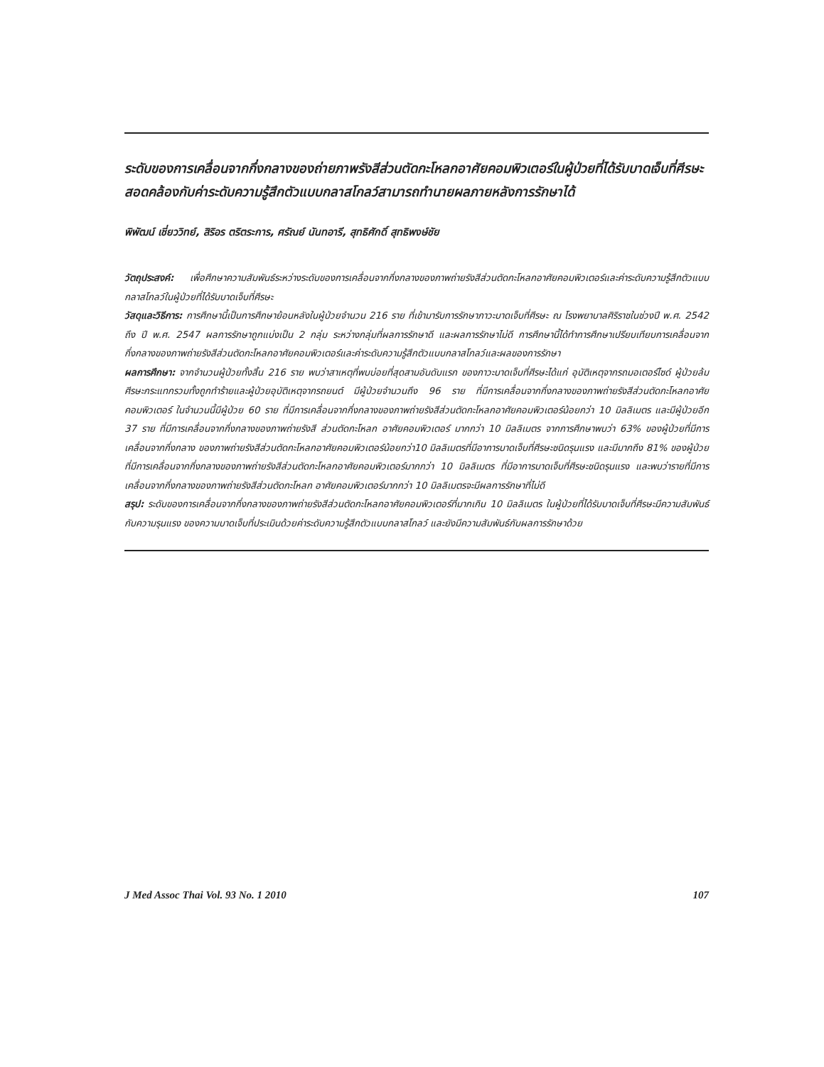ระดับของการเคลื่อนจากกึ่งกลางของถ่ายภาพรังสีส่วนตัดกะโหลกอาศัยคอมพิวเตอร์ในผู้ป่วยที่ได้รับบาดเจ็บที่ศีรษะ สอดคล้องกับค่าระดับความรู้สึกตัวแบบกลาสโกลว์สามารถทำนายผลภายหลังการรักษาได้
พิพัฒน์ เชี่ยววิทย์, สิริอร ตริตระการ, ศรัณย์ นันทอารี, สุทธิศักดิ์ สุทธิพงษ์ชัย
วัตถุประสงค์: เพื่อศึกษาความสัมพันธ์ระหว่างระดับของการเคลื่อนจากกึ่งกลางของภาพถ่ายรังสีส่วนตัดกะโหลกอาศัยคอมพิวเตอร์และค่าระดับความรู้สึกตัวแบบ กลาสโกลว์ในผู้ป่วยที่ได้รับบาดเจ็บที่ศีรษะ
วัสดุและวิธีการ: การศึกษานี้เป็นการศึกษาย้อนหลังในผู้ป่วยจำนวน 216 ราย ที่เข้ามารับการรักษาภาวะบาดเจ็บที่ศีรษะ ณ โรงพยาบาลศิริราชในช่วงปี พ.ศ. 2542 ถึง ปี พ.ศ. 2547 ผลการรักษาถูกแบ่งเป็น 2 กลุ่ม ระหว่างกลุ่มที่ผลการรักษาดี และผลการรักษาไม่ดี การศึกษานี้ได้ทำการศึกษาเปรียบเทียบการเคลื่อนจากกึ่งกลางของภาพถ่ายรังสีส่วนตัดกะโหลกอาศัยคอมพิวเตอร์และค่าระดับความรู้สึกตัวแบบกลาสโกลว์และผลของการรักษา
ผลการศึกษา: จากจำนวนผู้ป่วยทั้งสิ้น 216 ราย พบว่าสาเหตุที่พบบ่อยที่สุดสามอันดับแรก ของภาวะบาดเจ็บที่ศีรษะได้แก่ อุบัติเหตุจากรถมอเตอร์ไซด์ ผู้ป่วยล้มศีรษะกระแทกรวมทั้งถูกทำร้ายและผู้ป่วยอุบัติเหตุจากรถยนต์ มีผู้ป่วยจำนวนถึง 96 ราย ที่มีการเคลื่อนจากกึ่งกลางของภาพถ่ายรังสีส่วนตัดกะโหลกอาศัยคอมพิวเตอร์ ในจำนวนนี้มีผู้ป่วย 60 ราย ที่มีการเคลื่อนจากกึ่งกลางของภาพถ่ายรังสีส่วนตัดกะโหลกอาศัยคอมพิวเตอร์น้อยกว่า 10 มิลลิเมตร และมีผู้ป่วยอีก 37 ราย ที่มีการเคลื่อนจากกึ่งกลางของภาพถ่ายรังสี ส่วนตัดกะโหลก อาศัยคอมพิวเตอร์ มากกว่า 10 มิลลิเมตร จากการศึกษาพบว่า 63% ของผู้ป่วยที่มีการเคลื่อนจากกึ่งกลาง ของภาพถ่ายรังสีส่วนตัดกะโหลกอาศัยคอมพิวเตอร์น้อยกว่า10 มิลลิเมตรที่มีอาการบาดเจ็บที่ศีรษะชนิดรุนแรง และมีมากถึง 81% ของผู้ป่วยที่มีการเคลื่อนจากกึ่งกลางของภาพถ่ายรังสีส่วนตัดกะโหลกอาศัยคอมพิวเตอร์มากกว่า 10 มิลลิเมตร ที่มีอาการบาดเจ็บที่ศีรษะชนิดรุนแรง และพบว่ารายที่มีการเคลื่อนจากกึ่งกลางของภาพถ่ายรังสีส่วนตัดกะโหลก อาศัยคอมพิวเตอร์มากกว่า 10 มิลลิเมตรจะมีผลการรักษาที่ไม่ดี
สรุป: ระดับของการเคลื่อนจากกึ่งกลางของภาพถ่ายรังสีส่วนตัดกะโหลกอาศัยคอมพิวเตอร์ที่มากเกิน 10 มิลลิเมตร ในผู้ป่วยที่ได้รับบาดเจ็บที่ศีรษะมีความสัมพันธ์กับความรุนแรง ของความบาดเจ็บที่ประเมินด้วยค่าระดับความรู้สึกตัวแบบกลาสโกลว์ และยังมีความสัมพันธ์กับผลการรักษาด้วย
J Med Assoc Thai Vol. 93 No. 1 2010 107